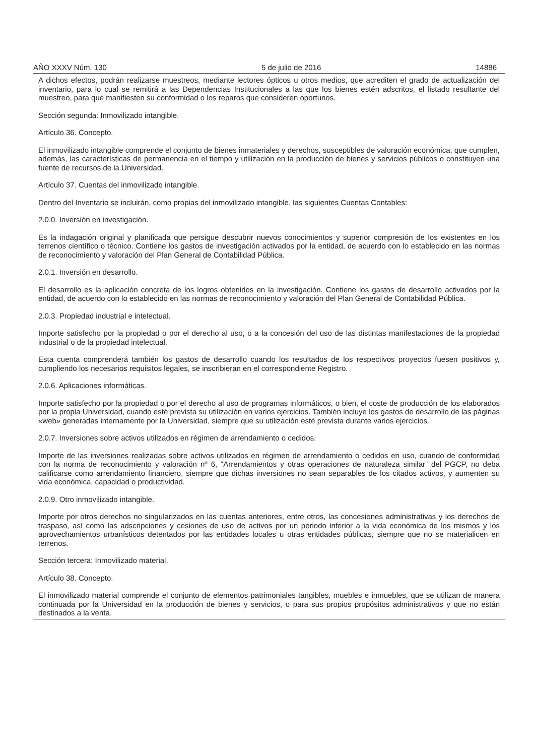AÑO XXXV Núm. 130 5 de julio de 2016 14886
A dichos efectos, podrán realizarse muestreos, mediante lectores ópticos u otros medios, que acrediten el grado de actualización del inventario, para lo cual se remitirá a las Dependencias Institucionales a las que los bienes estén adscritos, el listado resultante del muestreo, para que manifiesten su conformidad o los reparos que consideren oportunos.
Sección segunda: Inmovilizado intangible.
Artículo 36. Concepto.
El inmovilizado intangible comprende el conjunto de bienes inmateriales y derechos, susceptibles de valoración económica, que cumplen, además, las características de permanencia en el tiempo y utilización en la producción de bienes y servicios públicos o constituyen una fuente de recursos de la Universidad.
Artículo 37. Cuentas del inmovilizado intangible.
Dentro del Inventario se incluirán, como propias del inmovilizado intangible, las siguientes Cuentas Contables:
2.0.0. Inversión en investigación.
Es la indagación original y planificada que persigue descubrir nuevos conocimientos y superior compresión de los existentes en los terrenos científico o técnico. Contiene los gastos de investigación activados por la entidad, de acuerdo con lo establecido en las normas de reconocimiento y valoración del Plan General de Contabilidad Pública.
2.0.1. Inversión en desarrollo.
El desarrollo es la aplicación concreta de los logros obtenidos en la investigación. Contiene los gastos de desarrollo activados por la entidad, de acuerdo con lo establecido en las normas de reconocimiento y valoración del Plan General de Contabilidad Pública.
2.0.3. Propiedad industrial e intelectual.
Importe satisfecho por la propiedad o por el derecho al uso, o a la concesión del uso de las distintas manifestaciones de la propiedad industrial o de la propiedad intelectual.
Esta cuenta comprenderá también los gastos de desarrollo cuando los resultados de los respectivos proyectos fuesen positivos y, cumpliendo los necesarios requisitos legales, se inscribieran en el correspondiente Registro.
2.0.6. Aplicaciones informáticas.
Importe satisfecho por la propiedad o por el derecho al uso de programas informáticos, o bien, el coste de producción de los elaborados por la propia Universidad, cuando esté prevista su utilización en varios ejercicios. También incluye los gastos de desarrollo de las páginas «web» generadas internamente por la Universidad, siempre que su utilización esté prevista durante varios ejercicios.
2.0.7. Inversiones sobre activos utilizados en régimen de arrendamiento o cedidos.
Importe de las inversiones realizadas sobre activos utilizados en régimen de arrendamiento o cedidos en uso, cuando de conformidad con la norma de reconocimiento y valoración nº 6, “Arrendamientos y otras operaciones de naturaleza similar” del PGCP, no deba calificarse como arrendamiento financiero, siempre que dichas inversiones no sean separables de los citados activos, y aumenten su vida económica, capacidad o productividad.
2.0.9. Otro inmovilizado intangible.
Importe por otros derechos no singularizados en las cuentas anteriores, entre otros, las concesiones administrativas y los derechos de traspaso, así como las adscripciones y cesiones de uso de activos por un periodo inferior a la vida económica de los mismos y los aprovechamientos urbanísticos detentados por las entidades locales u otras entidades públicas, siempre que no se materialicen en terrenos.
Sección tercera: Inmovilizado material.
Artículo 38. Concepto.
El inmovilizado material comprende el conjunto de elementos patrimoniales tangibles, muebles e inmuebles, que se utilizan de manera continuada por la Universidad en la producción de bienes y servicios, o para sus propios propósitos administrativos y que no están destinados a la venta.